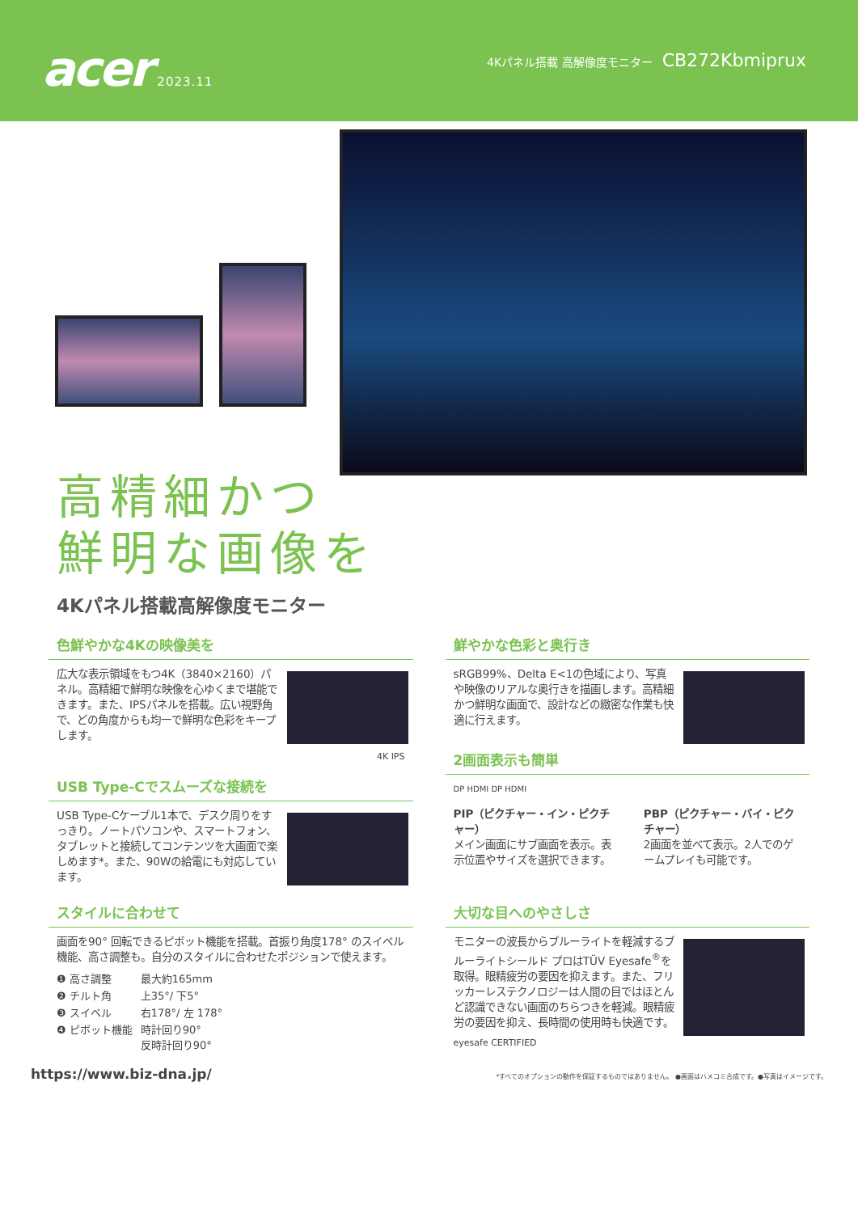acer 2023.11
4Kパネル搭載 高解像度モニター CB272Kbmiprux
高精細かつ
鮮明な画像を
4Kパネル搭載高解像度モニター
色鮮やかな4Kの映像美を
広大な表示領域をもつ4K（3840×2160）パネル。高精細で鮮明な映像を心ゆくまで堪能できます。また、IPSパネルを搭載。広い視野角で、どの角度からも均一で鮮明な色彩をキープします。
4K IPS
USB Type-Cでスムーズな接続を
USB Type-Cケーブル1本で、デスク周りをすっきり。ノートパソコンや、スマートフォン、タブレットと接続してコンテンツを大画面で楽しめます*。また、90Wの給電にも対応しています。
鮮やかな色彩と奥行き
sRGB99%、Delta E<1の色域により、写真や映像のリアルな奥行きを描画します。高精細かつ鮮明な画面で、設計などの緻密な作業も快適に行えます。
2画面表示も簡単
DP HDMI DP HDMI
PIP（ピクチャー・イン・ピクチャー）
メイン画面にサブ画面を表示。表示位置やサイズを選択できます。
PBP（ピクチャー・バイ・ピクチャー）
2画面を並べて表示。2人でのゲームプレイも可能です。
スタイルに合わせて
画面を90° 回転できるピボット機能を搭載。首振り角度178° のスイベル機能、高さ調整も。自分のスタイルに合わせたポジションで使えます。
| ❶ 高さ調整 | 最大約165mm |
| ❷ チルト角 | 上35°/ 下5° |
| ❸ スイベル | 右178°/ 左 178° |
| ❹ ピボット機能 | 時計回り90° 反時計回り90° |
大切な目へのやさしさ
モニターの波長からブルーライトを軽減するブルーライトシールド プロはTÜV Eyesafe<sup>®</sup>を取得。眼精疲労の要因を抑えます。また、フリッカーレステクノロジーは人間の目ではほとんど認識できない画面のちらつきを軽減。眼精疲労の要因を抑え、長時間の使用時も快適です。
eyesafe CERTIFIED
https://www.biz-dna.jp/ *すべてのオプションの動作を保証するものではありません。 ●画面はハメコミ合成です。●写真はイメージです。